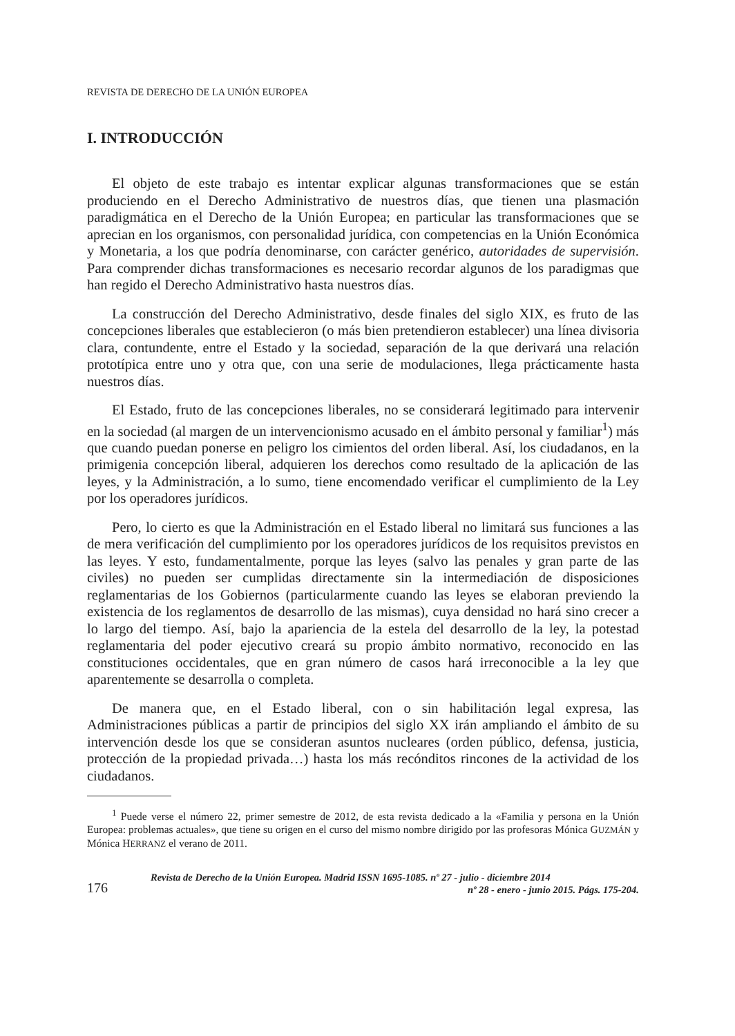REVISTA DE DERECHO DE LA UNIÓN EUROPEA
I. INTRODUCCIÓN
El objeto de este trabajo es intentar explicar algunas transformaciones que se están produciendo en el Derecho Administrativo de nuestros días, que tienen una plasmación paradigmática en el Derecho de la Unión Europea; en particular las transformaciones que se aprecian en los organismos, con personalidad jurídica, con competencias en la Unión Económica y Monetaria, a los que podría denominarse, con carácter genérico, autoridades de supervisión. Para comprender dichas transformaciones es necesario recordar algunos de los paradigmas que han regido el Derecho Administrativo hasta nuestros días.
La construcción del Derecho Administrativo, desde finales del siglo XIX, es fruto de las concepciones liberales que establecieron (o más bien pretendieron establecer) una línea divisoria clara, contundente, entre el Estado y la sociedad, separación de la que derivará una relación prototípica entre uno y otra que, con una serie de modulaciones, llega prácticamente hasta nuestros días.
El Estado, fruto de las concepciones liberales, no se considerará legitimado para intervenir en la sociedad (al margen de un intervencionismo acusado en el ámbito personal y familiar<sup>1</sup>) más que cuando puedan ponerse en peligro los cimientos del orden liberal. Así, los ciudadanos, en la primigenia concepción liberal, adquieren los derechos como resultado de la aplicación de las leyes, y la Administración, a lo sumo, tiene encomendado verificar el cumplimiento de la Ley por los operadores jurídicos.
Pero, lo cierto es que la Administración en el Estado liberal no limitará sus funciones a las de mera verificación del cumplimiento por los operadores jurídicos de los requisitos previstos en las leyes. Y esto, fundamentalmente, porque las leyes (salvo las penales y gran parte de las civiles) no pueden ser cumplidas directamente sin la intermediación de disposiciones reglamentarias de los Gobiernos (particularmente cuando las leyes se elaboran previendo la existencia de los reglamentos de desarrollo de las mismas), cuya densidad no hará sino crecer a lo largo del tiempo. Así, bajo la apariencia de la estela del desarrollo de la ley, la potestad reglamentaria del poder ejecutivo creará su propio ámbito normativo, reconocido en las constituciones occidentales, que en gran número de casos hará irreconocible a la ley que aparentemente se desarrolla o completa.
De manera que, en el Estado liberal, con o sin habilitación legal expresa, las Administraciones públicas a partir de principios del siglo XX irán ampliando el ámbito de su intervención desde los que se consideran asuntos nucleares (orden público, defensa, justicia, protección de la propiedad privada…) hasta los más recónditos rincones de la actividad de los ciudadanos.
<sup>1</sup> Puede verse el número 22, primer semestre de 2012, de esta revista dedicado a la «Familia y persona en la Unión Europea: problemas actuales», que tiene su origen en el curso del mismo nombre dirigido por las profesoras Mónica GUZMÁN y Mónica HERRANZ el verano de 2011.
176
Revista de Derecho de la Unión Europea. Madrid ISSN 1695-1085. nº 27 - julio - diciembre 2014
nº 28 - enero - junio 2015. Págs. 175-204.